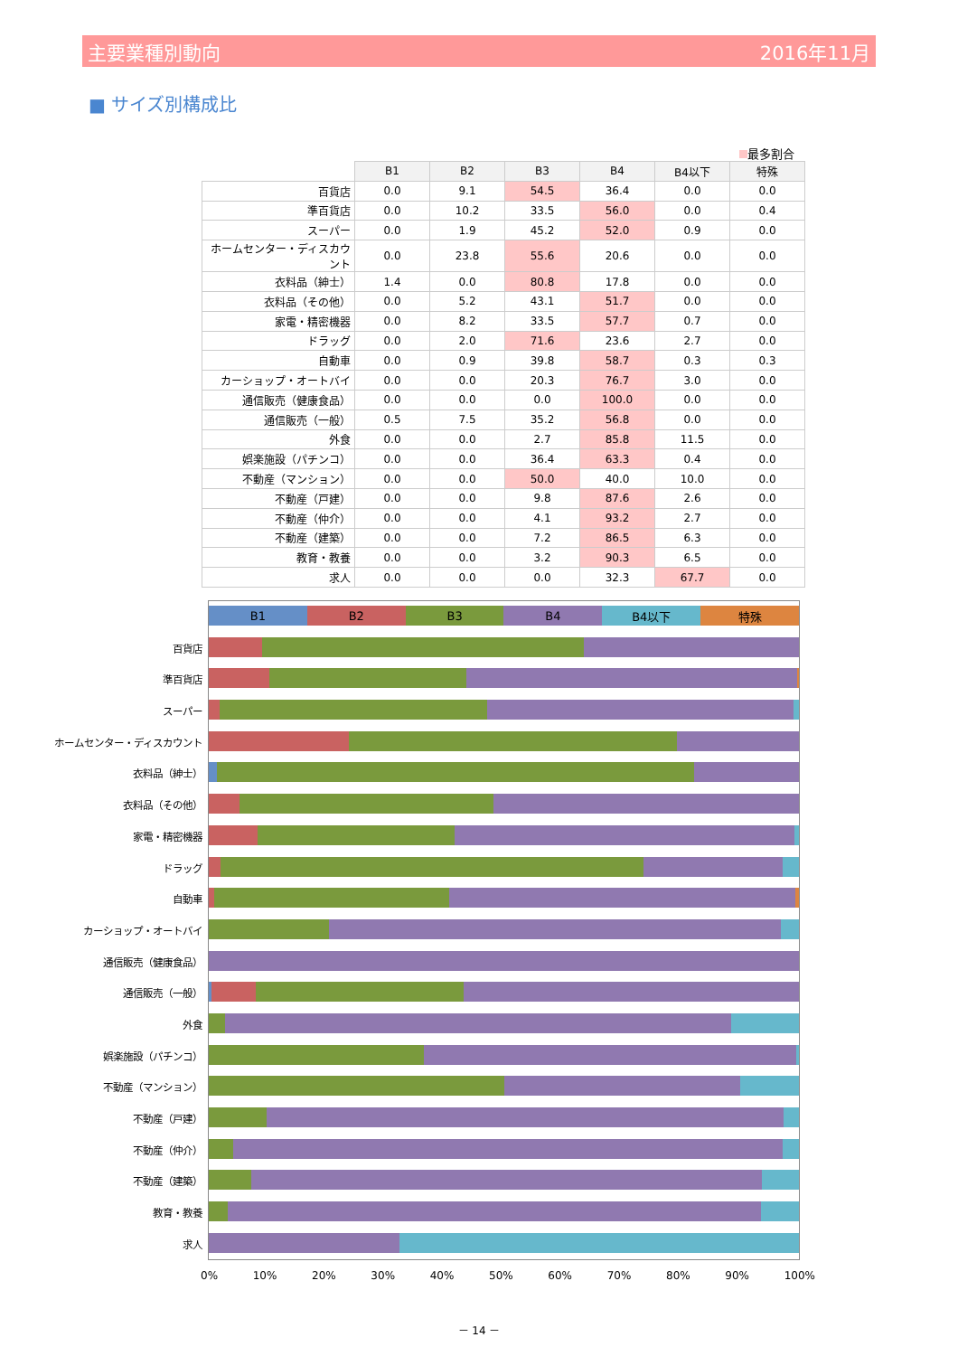主要業種別動向 2016年11月
■ サイズ別構成比
最多割合
| | B1 | B2 | B3 | B4 | B4以下 | 特殊 |
| 百貨店 | 0.0 | 9.1 | 54.5 | 36.4 | 0.0 | 0.0 |
| 準百貨店 | 0.0 | 10.2 | 33.5 | 56.0 | 0.0 | 0.4 |
| スーパー | 0.0 | 1.9 | 45.2 | 52.0 | 0.9 | 0.0 |
| ホームセンター・ディスカウント | 0.0 | 23.8 | 55.6 | 20.6 | 0.0 | 0.0 |
| 衣料品（紳士） | 1.4 | 0.0 | 80.8 | 17.8 | 0.0 | 0.0 |
| 衣料品（その他） | 0.0 | 5.2 | 43.1 | 51.7 | 0.0 | 0.0 |
| 家電・精密機器 | 0.0 | 8.2 | 33.5 | 57.7 | 0.7 | 0.0 |
| ドラッグ | 0.0 | 2.0 | 71.6 | 23.6 | 2.7 | 0.0 |
| 自動車 | 0.0 | 0.9 | 39.8 | 58.7 | 0.3 | 0.3 |
| カーショップ・オートバイ | 0.0 | 0.0 | 20.3 | 76.7 | 3.0 | 0.0 |
| 通信販売（健康食品） | 0.0 | 0.0 | 0.0 | 100.0 | 0.0 | 0.0 |
| 通信販売（一般） | 0.5 | 7.5 | 35.2 | 56.8 | 0.0 | 0.0 |
| 外食 | 0.0 | 0.0 | 2.7 | 85.8 | 11.5 | 0.0 |
| 娯楽施設（パチンコ） | 0.0 | 0.0 | 36.4 | 63.3 | 0.4 | 0.0 |
| 不動産（マンション） | 0.0 | 0.0 | 50.0 | 40.0 | 10.0 | 0.0 |
| 不動産（戸建） | 0.0 | 0.0 | 9.8 | 87.6 | 2.6 | 0.0 |
| 不動産（仲介） | 0.0 | 0.0 | 4.1 | 93.2 | 2.7 | 0.0 |
| 不動産（建築） | 0.0 | 0.0 | 7.2 | 86.5 | 6.3 | 0.0 |
| 教育・教養 | 0.0 | 0.0 | 3.2 | 90.3 | 6.5 | 0.0 |
| 求人 | 0.0 | 0.0 | 0.0 | 32.3 | 67.7 | 0.0 |
B1 B2 B3 B4 B4以下 特殊
百貨店
準百貨店
スーパー
ホームセンター・ディスカウント
衣料品（紳士）
衣料品（その他）
家電・精密機器
ドラッグ
自動車
カーショップ・オートバイ
通信販売（健康食品）
通信販売（一般）
外食
娯楽施設（パチンコ）
不動産（マンション）
不動産（戸建）
不動産（仲介）
不動産（建築）
教育・教養
求人
0% 10% 20% 30% 40% 50% 60% 70% 80% 90% 100%
－ 14 －